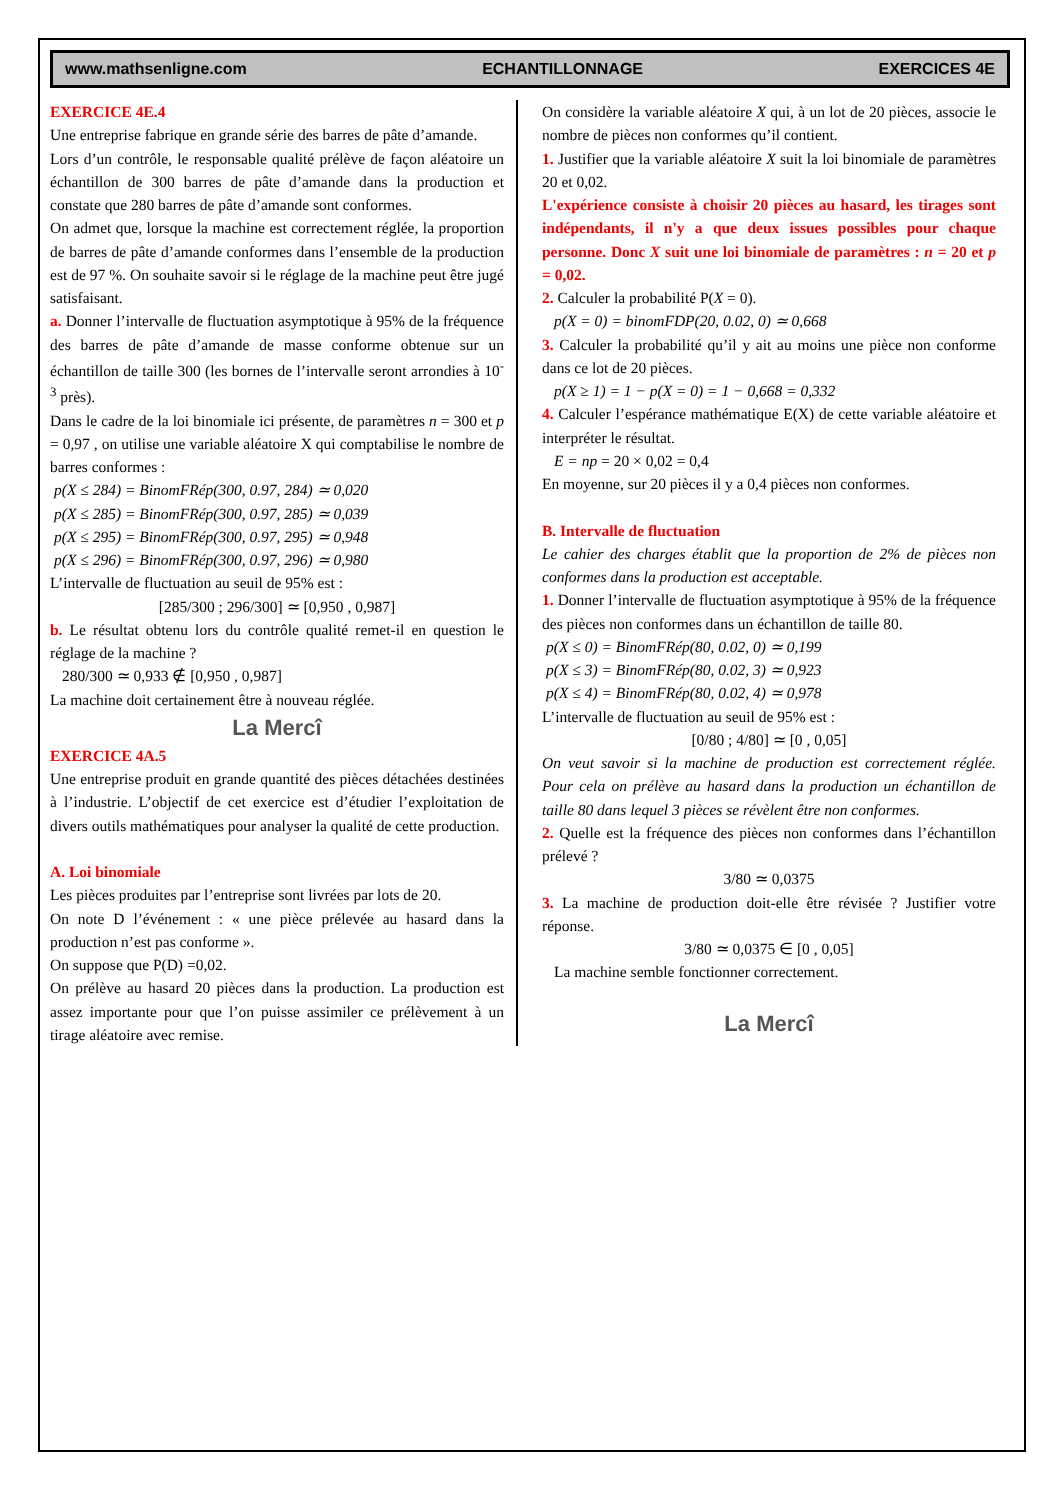www.mathsenligne.com ECHANTILLONNAGE EXERCICES 4E
EXERCICE 4E.4
Une entreprise fabrique en grande série des barres de pâte d’amande.
Lors d’un contrôle, le responsable qualité prélève de façon aléatoire un échantillon de 300 barres de pâte d’amande dans la production et constate que 280 barres de pâte d’amande sont conformes.
On admet que, lorsque la machine est correctement réglée, la proportion de barres de pâte d’amande conformes dans l’ensemble de la production est de 97 %. On souhaite savoir si le réglage de la machine peut être jugé satisfaisant.
a. Donner l’intervalle de fluctuation asymptotique à 95% de la fréquence des barres de pâte d’amande de masse conforme obtenue sur un échantillon de taille 300 (les bornes de l’intervalle seront arrondies à 10<sup>-3</sup> près).
Dans le cadre de la loi binomiale ici présente, de paramètres n = 300 et p = 0,97 , on utilise une variable aléatoire X qui comptabilise le nombre de barres conformes :
p(X ≤ 284) = BinomFRép(300, 0.97, 284) ≃ 0,020
p(X ≤ 285) = BinomFRép(300, 0.97, 285) ≃ 0,039
p(X ≤ 295) = BinomFRép(300, 0.97, 295) ≃ 0,948
p(X ≤ 296) = BinomFRép(300, 0.97, 296) ≃ 0,980
L’intervalle de fluctuation au seuil de 95% est :
[285/300 ; 296/300] ≃ [0,950 , 0,987]
b. Le résultat obtenu lors du contrôle qualité remet-il en question le réglage de la machine ?
280/300 ≃ 0,933 ∉ [0,950 , 0,987]
La machine doit certainement être à nouveau réglée.
La Mercî
EXERCICE 4A.5
Une entreprise produit en grande quantité des pièces détachées destinées à l’industrie. L’objectif de cet exercice est d’étudier l’exploitation de divers outils mathématiques pour analyser la qualité de cette production.
A. Loi binomiale
Les pièces produites par l’entreprise sont livrées par lots de 20.
On note D l’événement : « une pièce prélevée au hasard dans la production n’est pas conforme ».
On suppose que P(D) =0,02.
On prélève au hasard 20 pièces dans la production. La production est assez importante pour que l’on puisse assimiler ce prélèvement à un tirage aléatoire avec remise.
On considère la variable aléatoire X qui, à un lot de 20 pièces, associe le nombre de pièces non conformes qu’il contient.
1. Justifier que la variable aléatoire X suit la loi binomiale de paramètres 20 et 0,02.
L'expérience consiste à choisir 20 pièces au hasard, les tirages sont indépendants, il n'y a que deux issues possibles pour chaque personne. Donc X suit une loi binomiale de paramètres : n = 20 et p = 0,02.
2. Calculer la probabilité P(X = 0).
p(X = 0) = binomFDP(20, 0.02, 0) ≃ 0,668
3. Calculer la probabilité qu’il y ait au moins une pièce non conforme dans ce lot de 20 pièces.
p(X ≥ 1) = 1 − p(X = 0) = 1 − 0,668 = 0,332
4. Calculer l’espérance mathématique E(X) de cette variable aléatoire et interpréter le résultat.
E = np = 20 × 0,02 = 0,4
En moyenne, sur 20 pièces il y a 0,4 pièces non conformes.
B. Intervalle de fluctuation
Le cahier des charges établit que la proportion de 2% de pièces non conformes dans la production est acceptable.
1. Donner l’intervalle de fluctuation asymptotique à 95% de la fréquence des pièces non conformes dans un échantillon de taille 80.
p(X ≤ 0) = BinomFRép(80, 0.02, 0) ≃ 0,199
p(X ≤ 3) = BinomFRép(80, 0.02, 3) ≃ 0,923
p(X ≤ 4) = BinomFRép(80, 0.02, 4) ≃ 0,978
L’intervalle de fluctuation au seuil de 95% est :
[0/80 ; 4/80] ≃ [0 , 0,05]
On veut savoir si la machine de production est correctement réglée. Pour cela on prélève au hasard dans la production un échantillon de taille 80 dans lequel 3 pièces se révèlent être non conformes.
2. Quelle est la fréquence des pièces non conformes dans l’échantillon prélevé ?
3/80 ≃ 0,0375
3. La machine de production doit-elle être révisée ? Justifier votre réponse.
3/80 ≃ 0,0375 ∈ [0 , 0,05]
La machine semble fonctionner correctement.
La Mercî